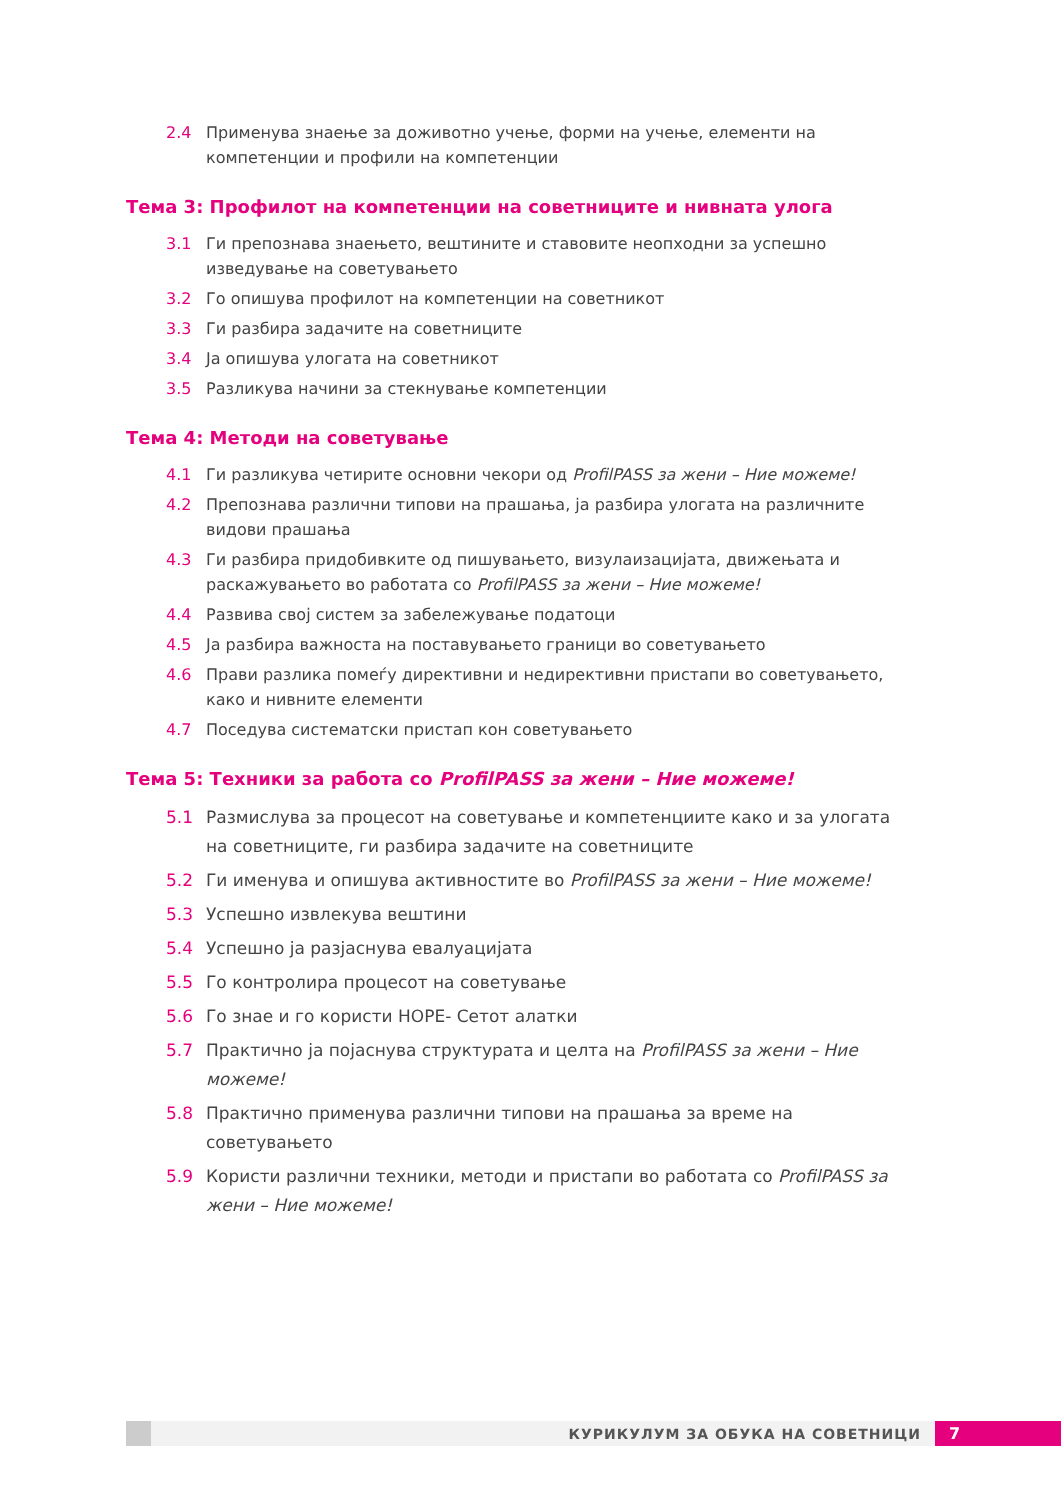2.4 Применува знаење за доживотно учење, форми на учење, елементи на компетенции и профили на компетенции
Тема 3: Профилот на компетенции на советниците и нивната улога
3.1 Ги препознава знаењето, вештините и ставовите неопходни за успешно изведување на советувањето
3.2 Го опишува профилот на компетенции на советникот
3.3 Ги разбира задачите на советниците
3.4 Ја опишува улогата на советникот
3.5 Разликува начини за стекнување компетенции
Тема 4: Методи на советување
4.1 Ги разликува четирите основни чекори од ProfilPASS за жени – Ние можеме!
4.2 Препознава различни типови на прашања, ја разбира улогата на различните видови прашања
4.3 Ги разбира придобивките од пишувањето, визулаизацијата, движењата и раскажувањето во работата со ProfilPASS за жени – Ние можеме!
4.4 Развива свој систем за забележување податоци
4.5 Ја разбира важноста на поставувањето граници во советувањето
4.6 Прави разлика помеѓу директивни и недирективни пристапи во советувањето, како и нивните елементи
4.7 Поседува систематски пристап кон советувањето
Тема 5: Техники за работа со ProfilPASS за жени – Ние можеме!
5.1 Размислува за процесот на советување и компетенциите како и за улогата на советниците, ги разбира задачите на советниците
5.2 Ги именува и опишува активностите во ProfilPASS за жени – Ние можеме!
5.3 Успешно извлекува вештини
5.4 Успешно ја разјаснува евалуацијата
5.5 Го контролира процесот на советување
5.6 Го знае и го користи HOPE- Сетот алатки
5.7 Практично ја појаснува структурата и целта на ProfilPASS за жени – Ние можеме!
5.8 Практично применува различни типови на прашања за време на советувањето
5.9 Користи различни техники, методи и пристапи во работата со ProfilPASS за жени – Ние можеме!
КУРИКУЛУМ ЗА ОБУКА НА СОВЕТНИЦИ
7